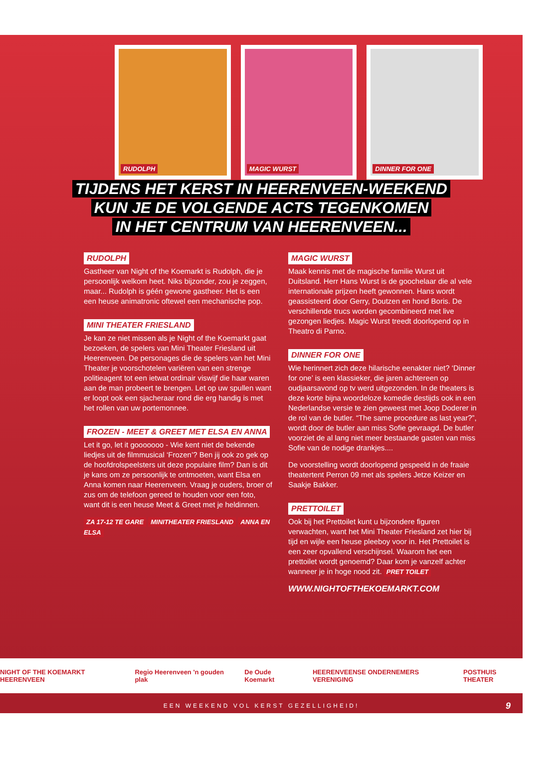RUDOLPH
MAGIC WURST
DINNER FOR ONE
TIJDENS HET KERST IN HEERENVEEN-WEEKEND
KUN JE DE VOLGENDE ACTS TEGENKOMEN
IN HET CENTRUM VAN HEERENVEEN...
RUDOLPH
Gastheer van Night of the Koemarkt is Rudolph, die je persoonlijk welkom heet. Niks bijzonder, zou je zeggen, maar... Rudolph is géén gewone gastheer. Het is een een heuse animatronic oftewel een mechanische pop.
MINI THEATER FRIESLAND
Je kan ze niet missen als je Night of the Koemarkt gaat bezoeken, de spelers van Mini Theater Friesland uit Heerenveen. De personages die de spelers van het Mini Theater je voorschotelen variëren van een strenge politieagent tot een ietwat ordinair viswijf die haar waren aan de man probeert te brengen. Let op uw spullen want er loopt ook een sjacheraar rond die erg handig is met het rollen van uw portemonnee.
FROZEN - MEET & GREET MET ELSA EN ANNA
Let it go, let it gooooooo - Wie kent niet de bekende liedjes uit de filmmusical ‘Frozen’? Ben jij ook zo gek op de hoofdrolspeelsters uit deze populaire film? Dan is dit je kans om ze persoonlijk te ontmoeten, want Elsa en Anna komen naar Heerenveen. Vraag je ouders, broer of zus om de telefoon gereed te houden voor een foto, want dit is een heuse Meet & Greet met je heldinnen.
ZA 17-12 TE GARE MINITHEATER FRIESLAND ANNA EN ELSA
MAGIC WURST
Maak kennis met de magische familie Wurst uit Duitsland. Herr Hans Wurst is de goochelaar die al vele internationale prijzen heeft gewonnen. Hans wordt geassisteerd door Gerry, Doutzen en hond Boris. De verschillende trucs worden gecombineerd met live gezongen liedjes. Magic Wurst treedt doorlopend op in Theatro di Parno.
DINNER FOR ONE
Wie herinnert zich deze hilarische eenakter niet? ‘Dinner for one’ is een klassieker, die jaren achtereen op oudjaarsavond op tv werd uitgezonden. In de theaters is deze korte bijna woordeloze komedie destijds ook in een Nederlandse versie te zien geweest met Joop Doderer in de rol van de butler. “The same procedure as last year?”, wordt door de butler aan miss Sofie gevraagd. De butler voorziet de al lang niet meer bestaande gasten van miss Sofie van de nodige drankjes....
De voorstelling wordt doorlopend gespeeld in de fraaie theatertent Perron 09 met als spelers Jetze Keizer en Saakje Bakker.
PRETTOILET
Ook bij het Prettoilet kunt u bijzondere figuren verwachten, want het Mini Theater Friesland zet hier bij tijd en wijle een heuse pleeboy voor in. Het Prettoilet is een zeer opvallend verschijnsel. Waarom het een prettoilet wordt genoemd? Daar kom je vanzelf achter wanneer je in hoge nood zit. PRET TOILET
WWW.NIGHTOFTHEKOEMARKT.COM
NIGHT OF THE KOEMARKT HEERENVEEN Regio Heerenveen 'n gouden plak De Oude Koemarkt HEERENVEENSE ONDERNEMERS VERENIGING POSTHUIS THEATER
EEN WEEKEND VOL KERST GEZELLIGHEID! 9